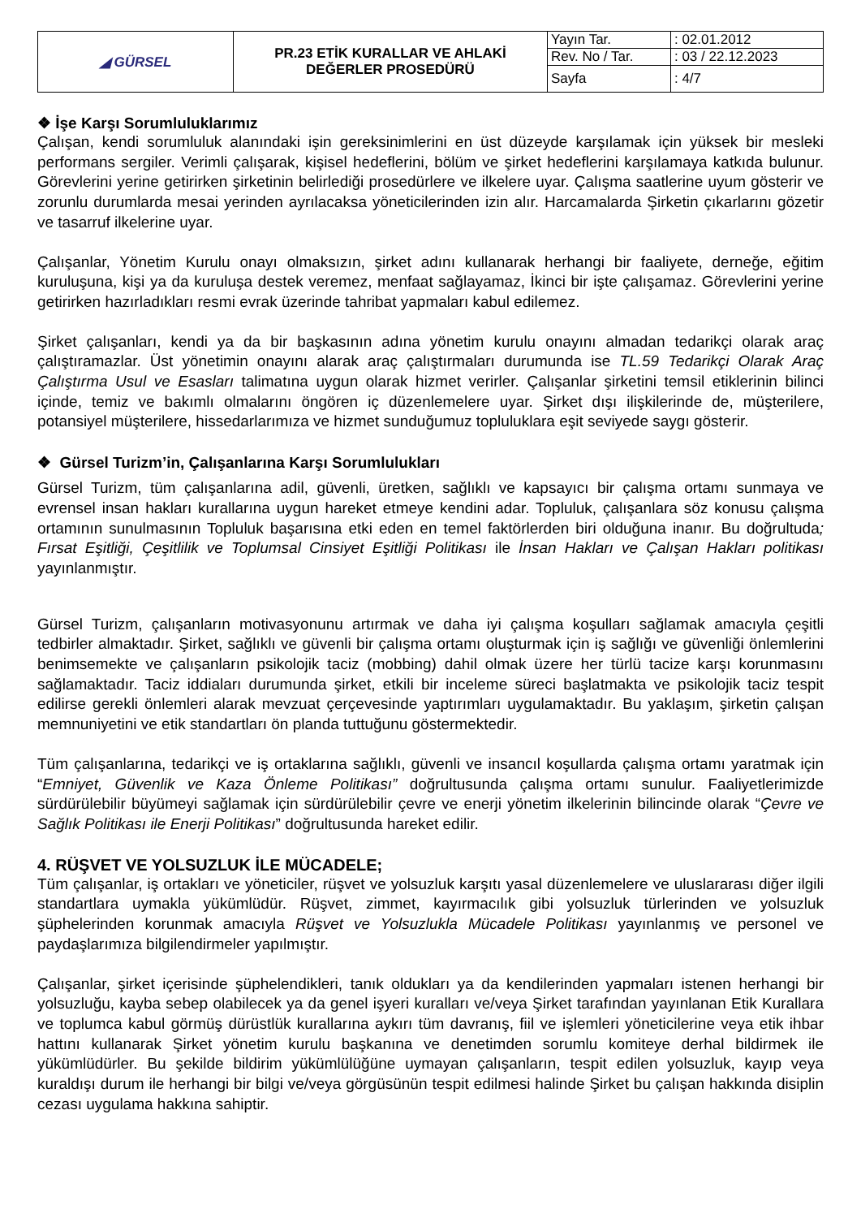| ◢ GÜRSEL | PR.23 ETİK KURALLAR VE AHLAKİ DEĞERLER PROSEDÜRÜ | Yayın Tar. | : 02.01.2012 |
| | | Rev. No / Tar. | : 03 / 22.12.2023 |
| | | Sayfa | : 4/7 |
❖ İşe Karşı Sorumluluklarımız
Çalışan, kendi sorumluluk alanındaki işin gereksinimlerini en üst düzeyde karşılamak için yüksek bir mesleki performans sergiler. Verimli çalışarak, kişisel hedeflerini, bölüm ve şirket hedeflerini karşılamaya katkıda bulunur. Görevlerini yerine getirirken şirketinin belirlediği prosedürlere ve ilkelere uyar. Çalışma saatlerine uyum gösterir ve zorunlu durumlarda mesai yerinden ayrılacaksa yöneticilerinden izin alır. Harcamalarda Şirketin çıkarlarını gözetir ve tasarruf ilkelerine uyar.
Çalışanlar, Yönetim Kurulu onayı olmaksızın, şirket adını kullanarak herhangi bir faaliyete, derneğe, eğitim kuruluşuna, kişi ya da kuruluşa destek veremez, menfaat sağlayamaz, İkinci bir işte çalışamaz. Görevlerini yerine getirirken hazırladıkları resmi evrak üzerinde tahribat yapmaları kabul edilemez.
Şirket çalışanları, kendi ya da bir başkasının adına yönetim kurulu onayını almadan tedarikçi olarak araç çalıştıramazlar. Üst yönetimin onayını alarak araç çalıştırmaları durumunda ise TL.59 Tedarikçi Olarak Araç Çalıştırma Usul ve Esasları talimatına uygun olarak hizmet verirler. Çalışanlar şirketini temsil etiklerinin bilinci içinde, temiz ve bakımlı olmalarını öngören iç düzenlemelere uyar. Şirket dışı ilişkilerinde de, müşterilere, potansiyel müşterilere, hissedarlarımıza ve hizmet sunduğumuz topluluklara eşit seviyede saygı gösterir.
❖ Gürsel Turizm’in, Çalışanlarına Karşı Sorumlulukları
Gürsel Turizm, tüm çalışanlarına adil, güvenli, üretken, sağlıklı ve kapsayıcı bir çalışma ortamı sunmaya ve evrensel insan hakları kurallarına uygun hareket etmeye kendini adar. Topluluk, çalışanlara söz konusu çalışma ortamının sunulmasının Topluluk başarısına etki eden en temel faktörlerden biri olduğuna inanır. Bu doğrultuda; Fırsat Eşitliği, Çeşitlilik ve Toplumsal Cinsiyet Eşitliği Politikası ile İnsan Hakları ve Çalışan Hakları politikası yayınlanmıştır.
Gürsel Turizm, çalışanların motivasyonunu artırmak ve daha iyi çalışma koşulları sağlamak amacıyla çeşitli tedbirler almaktadır. Şirket, sağlıklı ve güvenli bir çalışma ortamı oluşturmak için iş sağlığı ve güvenliği önlemlerini benimsemekte ve çalışanların psikolojik taciz (mobbing) dahil olmak üzere her türlü tacize karşı korunmasını sağlamaktadır. Taciz iddiaları durumunda şirket, etkili bir inceleme süreci başlatmakta ve psikolojik taciz tespit edilirse gerekli önlemleri alarak mevzuat çerçevesinde yaptırımları uygulamaktadır. Bu yaklaşım, şirketin çalışan memnuniyetini ve etik standartları ön planda tuttuğunu göstermektedir.
Tüm çalışanlarına, tedarikçi ve iş ortaklarına sağlıklı, güvenli ve insancıl koşullarda çalışma ortamı yaratmak için “Emniyet, Güvenlik ve Kaza Önleme Politikası” doğrultusunda çalışma ortamı sunulur. Faaliyetlerimizde sürdürülebilir büyümeyi sağlamak için sürdürülebilir çevre ve enerji yönetim ilkelerinin bilincinde olarak “Çevre ve Sağlık Politikası ile Enerji Politikası” doğrultusunda hareket edilir.
4. RÜŞVET VE YOLSUZLUK İLE MÜCADELE;
Tüm çalışanlar, iş ortakları ve yöneticiler, rüşvet ve yolsuzluk karşıtı yasal düzenlemelere ve uluslararası diğer ilgili standartlara uymakla yükümlüdür. Rüşvet, zimmet, kayırmacılık gibi yolsuzluk türlerinden ve yolsuzluk şüphelerinden korunmak amacıyla Rüşvet ve Yolsuzlukla Mücadele Politikası yayınlanmış ve personel ve paydaşlarımıza bilgilendirmeler yapılmıştır.
Çalışanlar, şirket içerisinde şüphelendikleri, tanık oldukları ya da kendilerinden yapmaları istenen herhangi bir yolsuzluğu, kayba sebep olabilecek ya da genel işyeri kuralları ve/veya Şirket tarafından yayınlanan Etik Kurallara ve toplumca kabul görmüş dürüstlük kurallarına aykırı tüm davranış, fiil ve işlemleri yöneticilerine veya etik ihbar hattını kullanarak Şirket yönetim kurulu başkanına ve denetimden sorumlu komiteye derhal bildirmek ile yükümlüdürler. Bu şekilde bildirim yükümlülüğüne uymayan çalışanların, tespit edilen yolsuzluk, kayıp veya kuraldışı durum ile herhangi bir bilgi ve/veya görgüsünün tespit edilmesi halinde Şirket bu çalışan hakkında disiplin cezası uygulama hakkına sahiptir.